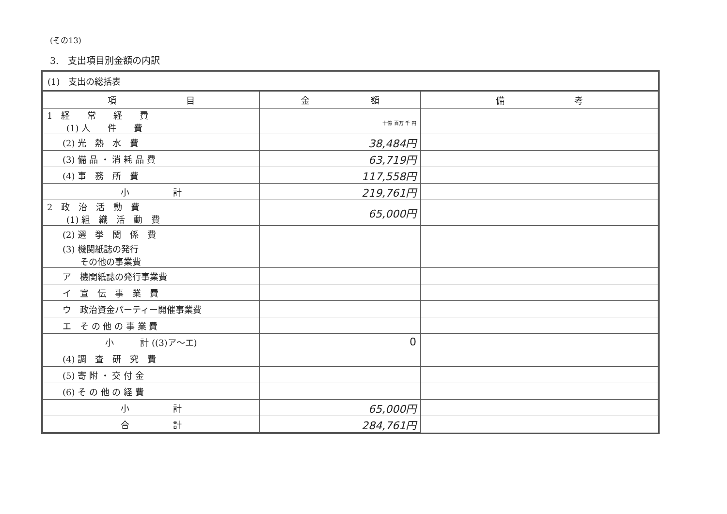(その13)
3.　支出項目別金額の内訳
(1)　支出の総括表
| 項 目 | 金 額 | 備 考 |
| --- | --- | --- |
| 1 経 常 経 費 (1) 人 件 費 | 十億 百万 千 円 | |
| (2) 光 熱 水 費 | 38,484円 | |
| (3) 備 品 ・ 消 耗 品 費 | 63,719円 | |
| (4) 事 務 所 費 | 117,558円 | |
| 小 計 | 219,761円 | |
| 2 政 治 活 動 費 (1) 組 織 活 動 費 | 65,000円 | |
| (2) 選 挙 関 係 費 | | |
| (3) 機関紙誌の発行 その他の事業費 | | |
| ア 機関紙誌の発行事業費 | | |
| イ 宣 伝 事 業 費 | | |
| ウ 政治資金パーティー開催事業費 | | |
| エ そ の 他 の 事 業 費 | | |
| 小 計 ((3)ア～エ) | 0 | |
| (4) 調 査 研 究 費 | | |
| (5) 寄 附 ・ 交 付 金 | | |
| (6) そ の 他 の 経 費 | | |
| 小 計 | 65,000円 | |
| 合 計 | 284,761円 | |